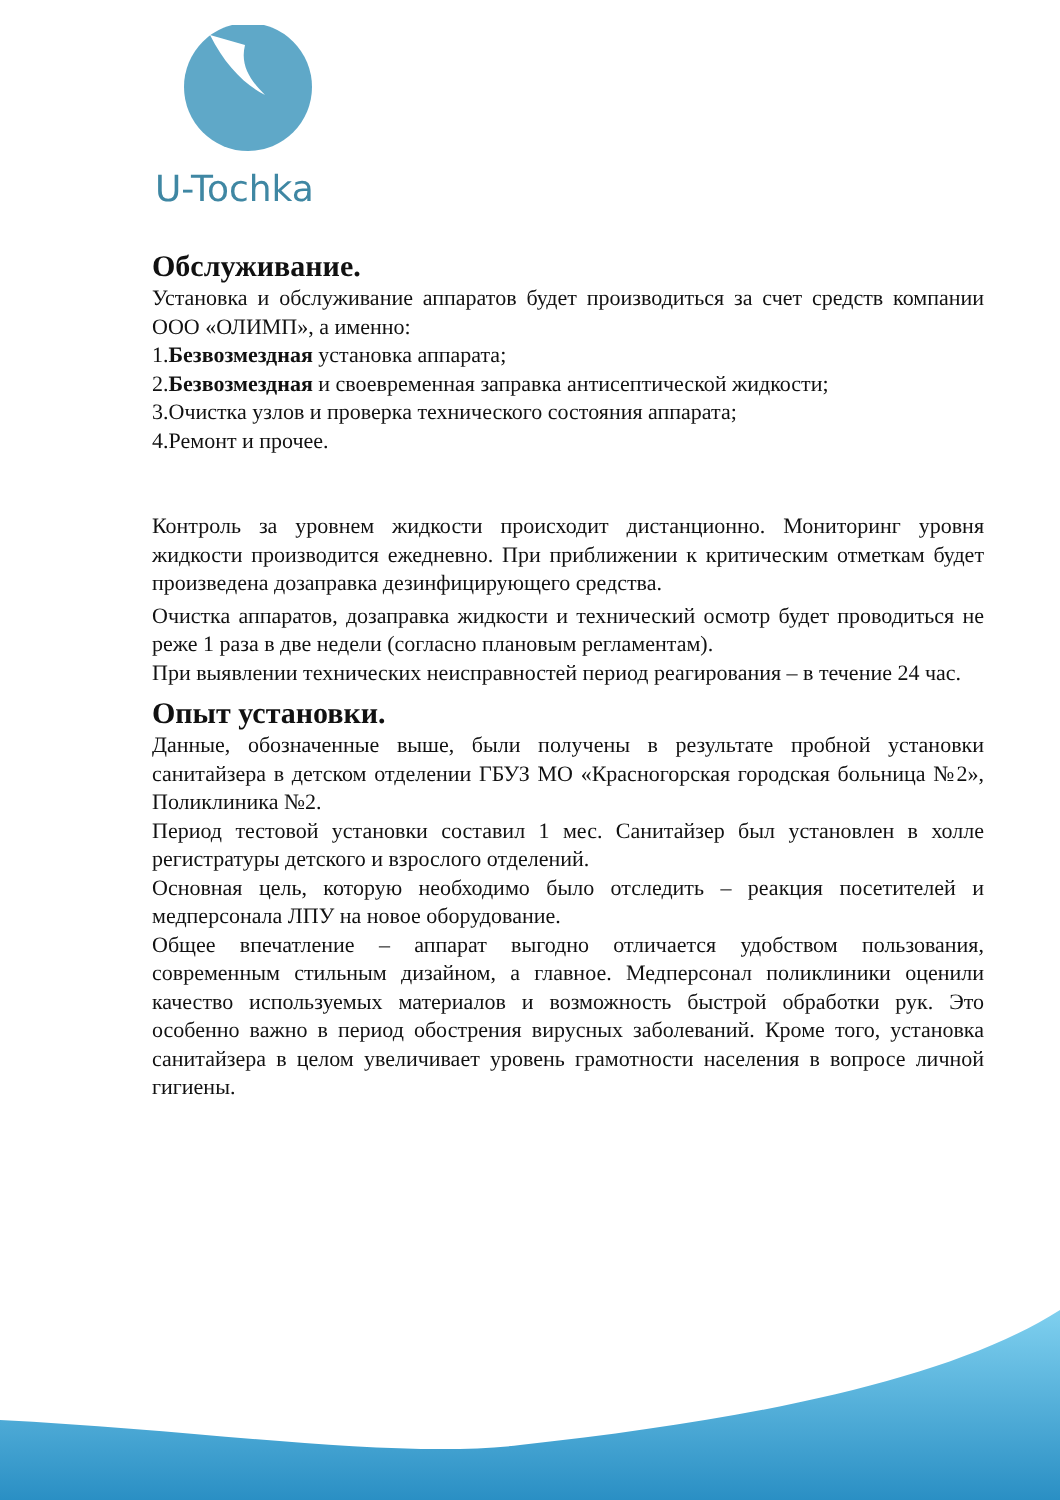U-Tochka
Обслуживание.
Установка и обслуживание аппаратов будет производиться за счет средств компании ООО «ОЛИМП», а именно:
1.Безвозмездная установка аппарата;
2.Безвозмездная и своевременная заправка антисептической жидкости;
3.Очистка узлов и проверка технического состояния аппарата;
4.Ремонт и прочее.
Контроль за уровнем жидкости происходит дистанционно. Мониторинг уровня жидкости производится ежедневно. При приближении к критическим отметкам будет произведена дозаправка дезинфицирующего средства.
Очистка аппаратов, дозаправка жидкости и технический осмотр будет проводиться не реже 1 раза в две недели (согласно плановым регламентам).
При выявлении технических неисправностей период реагирования – в течение 24 час.
Опыт установки.
Данные, обозначенные выше, были получены в результате пробной установки санитайзера в детском отделении ГБУЗ МО «Красногорская городская больница №2», Поликлиника №2.
Период тестовой установки составил 1 мес. Санитайзер был установлен в холле регистратуры детского и взрослого отделений.
Основная цель, которую необходимо было отследить – реакция посетителей и медперсонала ЛПУ на новое оборудование.
Общее впечатление – аппарат выгодно отличается удобством пользования, современным стильным дизайном, а главное. Медперсонал поликлиники оценили качество используемых материалов и возможность быстрой обработки рук. Это особенно важно в период обострения вирусных заболеваний. Кроме того, установка санитайзера в целом увеличивает уровень грамотности населения в вопросе личной гигиены.